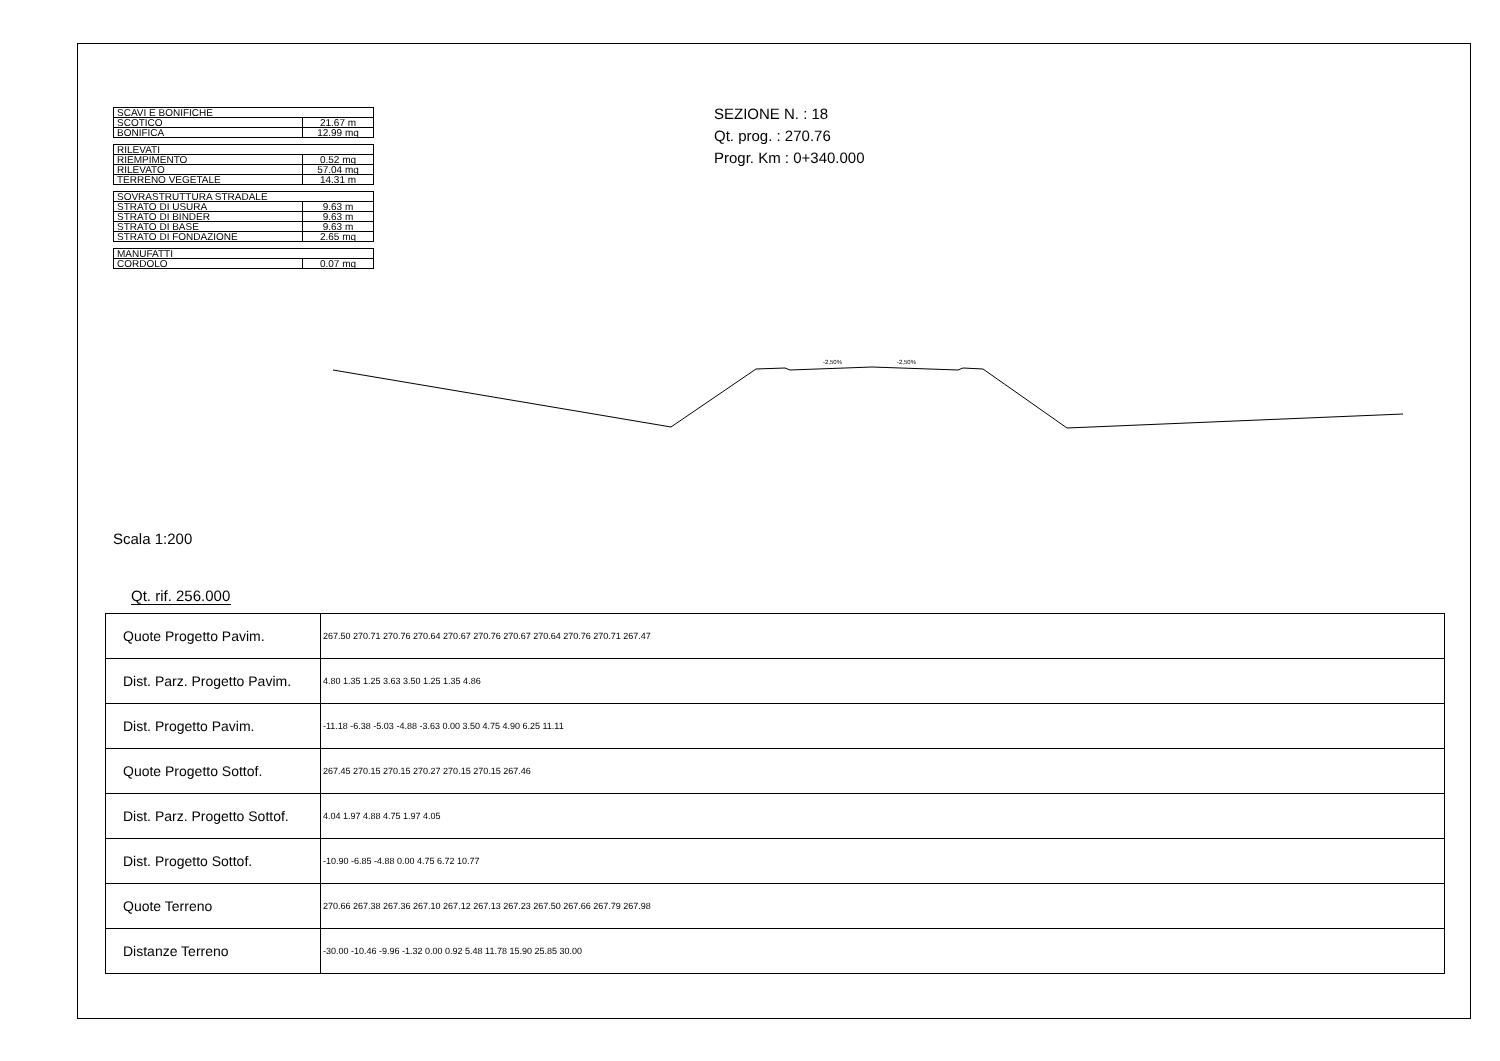| SCAVI E BONIFICHE | |
| SCOTICO | 21.67 m |
| BONIFICA | 12.99 mq |
| RILEVATI | |
| RIEMPIMENTO | 0.52 mq |
| RILEVATO | 57.04 mq |
| TERRENO VEGETALE | 14.31 m |
| SOVRASTRUTTURA STRADALE | |
| STRATO DI USURA | 9.63 m |
| STRATO DI BINDER | 9.63 m |
| STRATO DI BASE | 9.63 m |
| STRATO DI FONDAZIONE | 2.65 mq |
| MANUFATTI | |
| CORDOLO | 0.07 mq |
SEZIONE N. : 18
Qt. prog. : 270.76
Progr. Km : 0+340.000
-2,50%
-2,50%
Scala 1:200
Qt. rif. 256.000
| Quote Progetto Pavim. | 267.50 270.71 270.76 270.64 270.67 270.76 270.67 270.64 270.76 270.71 267.47 |
| Dist. Parz. Progetto Pavim. | 4.80 1.35 1.25 3.63 3.50 1.25 1.35 4.86 |
| Dist. Progetto Pavim. | -11.18 -6.38 -5.03 -4.88 -3.63 0.00 3.50 4.75 4.90 6.25 11.11 |
| Quote Progetto Sottof. | 267.45 270.15 270.15 270.27 270.15 270.15 267.46 |
| Dist. Parz. Progetto Sottof. | 4.04 1.97 4.88 4.75 1.97 4.05 |
| Dist. Progetto Sottof. | -10.90 -6.85 -4.88 0.00 4.75 6.72 10.77 |
| Quote Terreno | 270.66 267.38 267.36 267.10 267.12 267.13 267.23 267.50 267.66 267.79 267.98 |
| Distanze Terreno | -30.00 -10.46 -9.96 -1.32 0.00 0.92 5.48 11.78 15.90 25.85 30.00 |